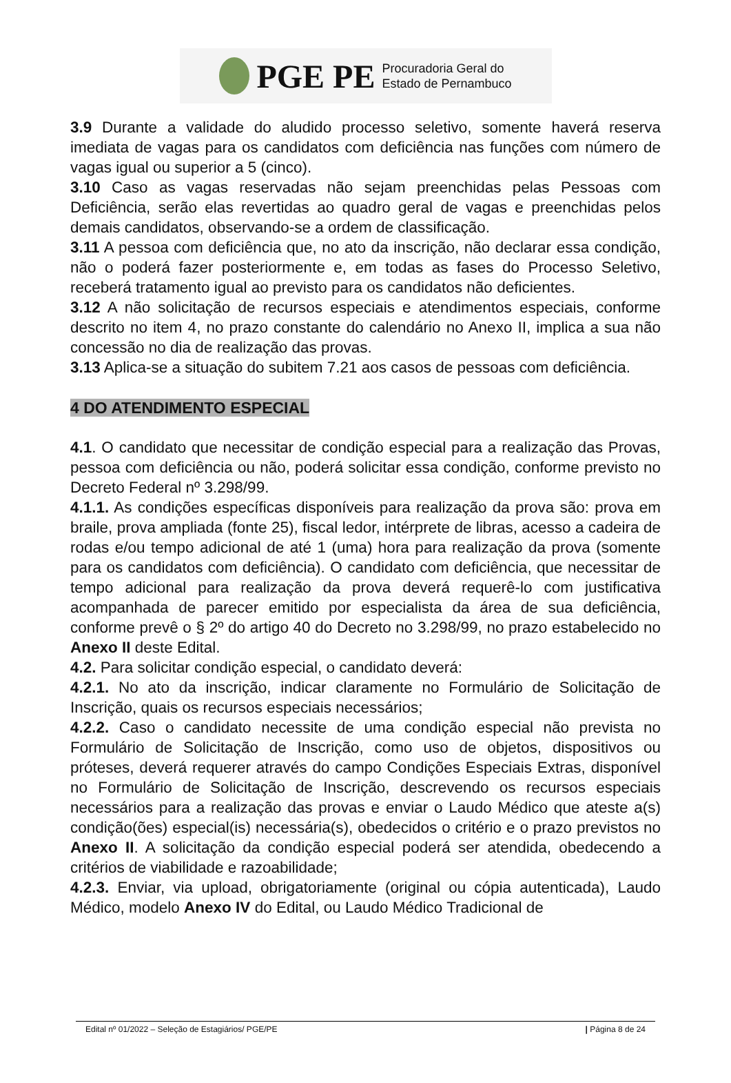PGE PE Procuradoria Geral do
Estado de Pernambuco
3.9 Durante a validade do aludido processo seletivo, somente haverá reserva imediata de vagas para os candidatos com deficiência nas funções com número de vagas igual ou superior a 5 (cinco).
3.10 Caso as vagas reservadas não sejam preenchidas pelas Pessoas com Deficiência, serão elas revertidas ao quadro geral de vagas e preenchidas pelos demais candidatos, observando-se a ordem de classificação.
3.11 A pessoa com deficiência que, no ato da inscrição, não declarar essa condição, não o poderá fazer posteriormente e, em todas as fases do Processo Seletivo, receberá tratamento igual ao previsto para os candidatos não deficientes.
3.12 A não solicitação de recursos especiais e atendimentos especiais, conforme descrito no item 4, no prazo constante do calendário no Anexo II, implica a sua não concessão no dia de realização das provas.
3.13 Aplica-se a situação do subitem 7.21 aos casos de pessoas com deficiência.
4 DO ATENDIMENTO ESPECIAL
4.1. O candidato que necessitar de condição especial para a realização das Provas, pessoa com deficiência ou não, poderá solicitar essa condição, conforme previsto no Decreto Federal nº 3.298/99.
4.1.1. As condições específicas disponíveis para realização da prova são: prova em braile, prova ampliada (fonte 25), fiscal ledor, intérprete de libras, acesso a cadeira de rodas e/ou tempo adicional de até 1 (uma) hora para realização da prova (somente para os candidatos com deficiência). O candidato com deficiência, que necessitar de tempo adicional para realização da prova deverá requerê-lo com justificativa acompanhada de parecer emitido por especialista da área de sua deficiência, conforme prevê o § 2º do artigo 40 do Decreto no 3.298/99, no prazo estabelecido no Anexo II deste Edital.
4.2. Para solicitar condição especial, o candidato deverá:
4.2.1. No ato da inscrição, indicar claramente no Formulário de Solicitação de Inscrição, quais os recursos especiais necessários;
4.2.2. Caso o candidato necessite de uma condição especial não prevista no Formulário de Solicitação de Inscrição, como uso de objetos, dispositivos ou próteses, deverá requerer através do campo Condições Especiais Extras, disponível no Formulário de Solicitação de Inscrição, descrevendo os recursos especiais necessários para a realização das provas e enviar o Laudo Médico que ateste a(s) condição(ões) especial(is) necessária(s), obedecidos o critério e o prazo previstos no Anexo II. A solicitação da condição especial poderá ser atendida, obedecendo a critérios de viabilidade e razoabilidade;
4.2.3. Enviar, via upload, obrigatoriamente (original ou cópia autenticada), Laudo Médico, modelo Anexo IV do Edital, ou Laudo Médico Tradicional de
Edital nº 01/2022 – Seleção de Estagiários/ PGE/PE | Página 8 de 24